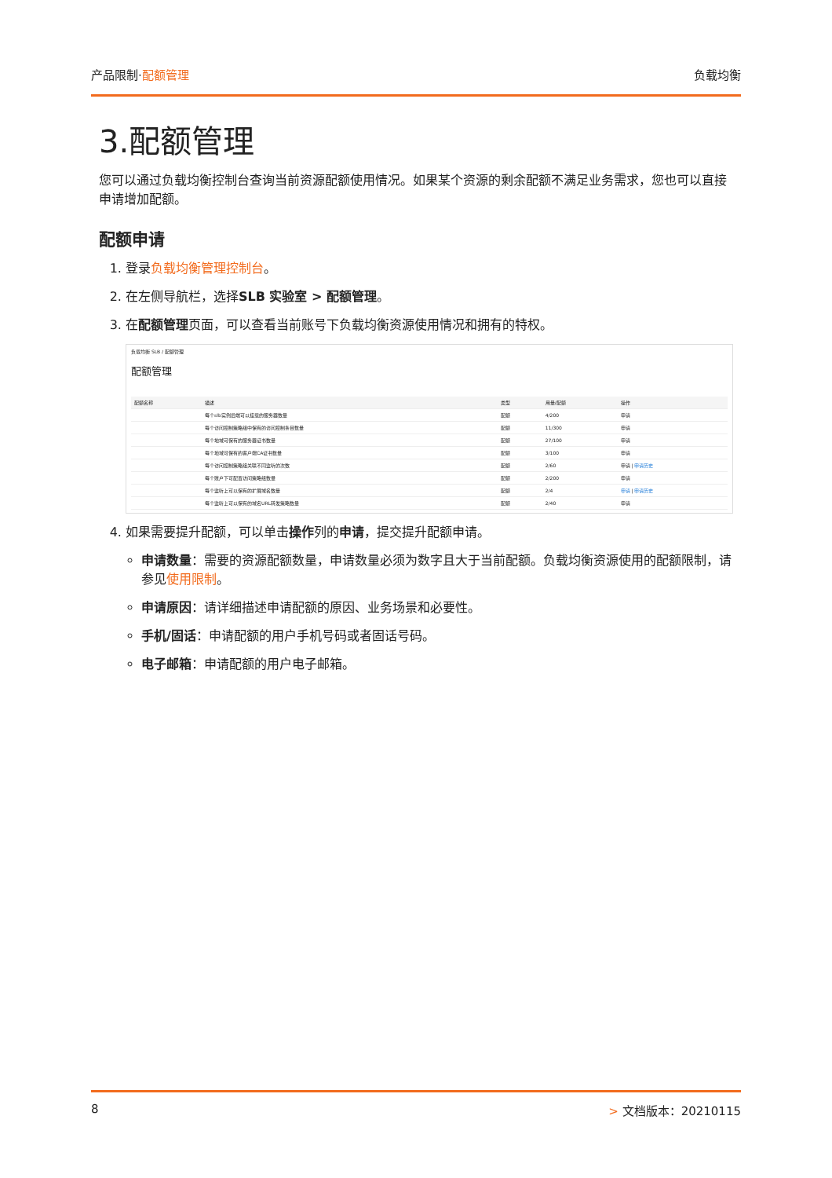产品限制·配额管理 负载均衡
3.配额管理
您可以通过负载均衡控制台查询当前资源配额使用情况。如果某个资源的剩余配额不满足业务需求，您也可以直接申请增加配额。
配额申请
1. 登录负载均衡管理控制台。
2. 在左侧导航栏，选择SLB 实验室 > 配额管理。
3. 在配额管理页面，可以查看当前账号下负载均衡资源使用情况和拥有的特权。
负载均衡 SLB / 配额管理
配额管理
| 配额名称 | 描述 | 类型 | 用量/配额 | 操作 |
| --- | --- | --- | --- | --- |
| | 每个slb实例后端可以挂载的服务器数量 | 配额 | 4/200 | 申请 |
| | 每个访问控制策略组中保有的访问控制条目数量 | 配额 | 11/300 | 申请 |
| | 每个地域可保有的服务器证书数量 | 配额 | 27/100 | 申请 |
| | 每个地域可保有的客户端CA证书数量 | 配额 | 3/100 | 申请 |
| | 每个访问控制策略组关联不同监听的次数 | 配额 | 2/60 | 申请 / 申请历史 |
| | 每个账户下可配置访问策略组数量 | 配额 | 2/200 | 申请 |
| | 每个监听上可以保有的扩展域名数量 | 配额 | 2/4 | 申请 / 申请历史 |
| | 每个监听上可以保有的域名URL转发策略数量 | 配额 | 2/40 | 申请 |
4. 如果需要提升配额，可以单击操作列的申请，提交提升配额申请。
申请数量：需要的资源配额数量，申请数量必须为数字且大于当前配额。负载均衡资源使用的配额限制，请参见使用限制。
申请原因：请详细描述申请配额的原因、业务场景和必要性。
手机/固话：申请配额的用户手机号码或者固话号码。
电子邮箱：申请配额的用户电子邮箱。
8 > 文档版本：20210115